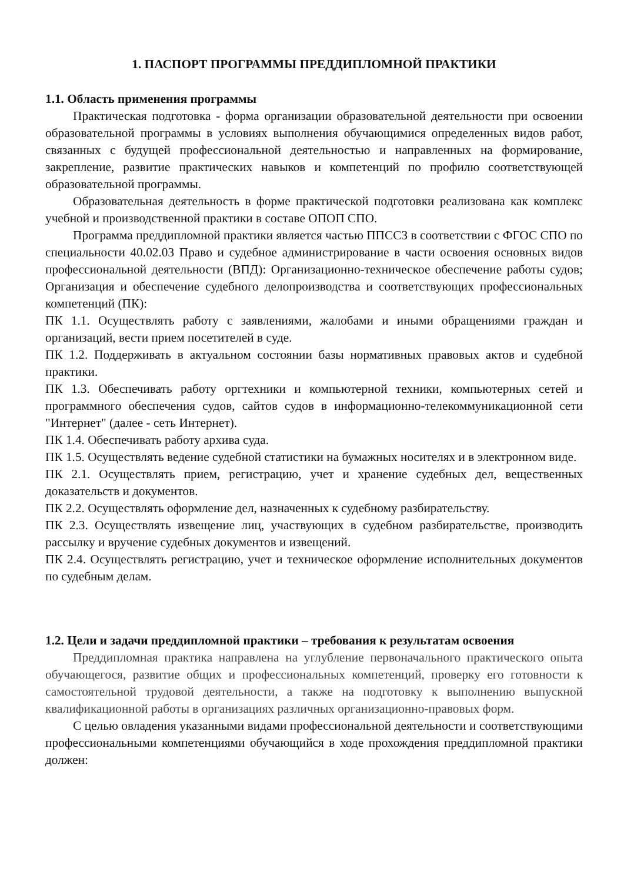1. ПАСПОРТ ПРОГРАММЫ ПРЕДДИПЛОМНОЙ ПРАКТИКИ
1.1. Область применения программы
Практическая подготовка - форма организации образовательной деятельности при освоении образовательной программы в условиях выполнения обучающимися определенных видов работ, связанных с будущей профессиональной деятельностью и направленных на формирование, закрепление, развитие практических навыков и компетенций по профилю соответствующей образовательной программы.
Образовательная деятельность в форме практической подготовки реализована как комплекс учебной и производственной практики в составе ОПОП СПО.
Программа преддипломной практики является частью ППССЗ в соответствии с ФГОС СПО по специальности 40.02.03 Право и судебное администрирование в части освоения основных видов профессиональной деятельности (ВПД): Организационно-техническое обеспечение работы судов; Организация и обеспечение судебного делопроизводства и соответствующих профессиональных компетенций (ПК):
ПК 1.1. Осуществлять работу с заявлениями, жалобами и иными обращениями граждан и организаций, вести прием посетителей в суде.
ПК 1.2. Поддерживать в актуальном состоянии базы нормативных правовых актов и судебной практики.
ПК 1.3. Обеспечивать работу оргтехники и компьютерной техники, компьютерных сетей и программного обеспечения судов, сайтов судов в информационно-телекоммуникационной сети "Интернет" (далее - сеть Интернет).
ПК 1.4. Обеспечивать работу архива суда.
ПК 1.5. Осуществлять ведение судебной статистики на бумажных носителях и в электронном виде.
ПК 2.1. Осуществлять прием, регистрацию, учет и хранение судебных дел, вещественных доказательств и документов.
ПК 2.2. Осуществлять оформление дел, назначенных к судебному разбирательству.
ПК 2.3. Осуществлять извещение лиц, участвующих в судебном разбирательстве, производить рассылку и вручение судебных документов и извещений.
ПК 2.4. Осуществлять регистрацию, учет и техническое оформление исполнительных документов по судебным делам.
1.2. Цели и задачи преддипломной практики – требования к результатам освоения
Преддипломная практика направлена на углубление первоначального практического опыта обучающегося, развитие общих и профессиональных компетенций, проверку его готовности к самостоятельной трудовой деятельности, а также на подготовку к выполнению выпускной квалификационной работы в организациях различных организационно-правовых форм.
С целью овладения указанными видами профессиональной деятельности и соответствующими профессиональными компетенциями обучающийся в ходе прохождения преддипломной практики должен: